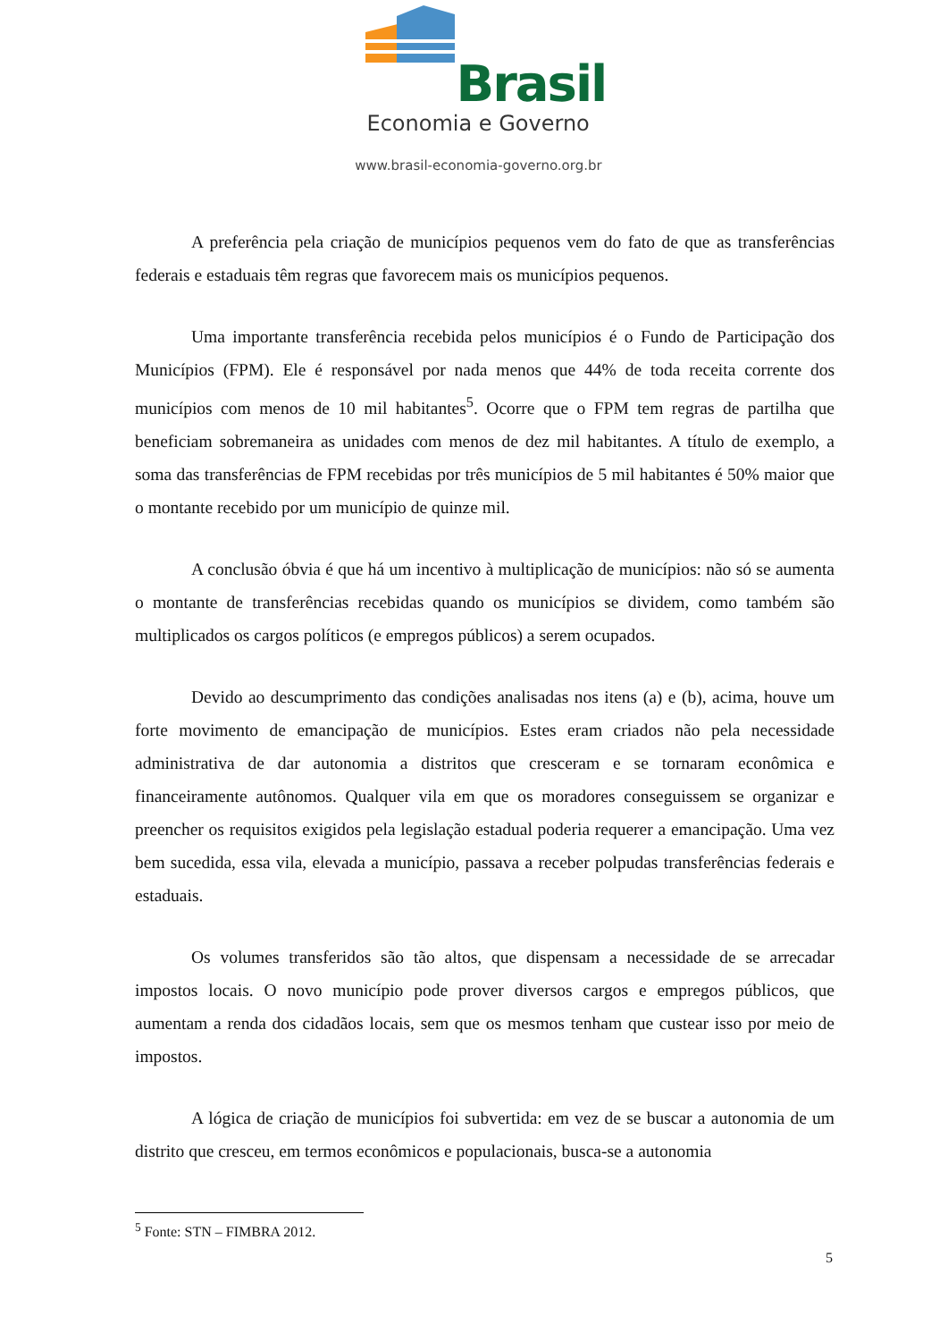Brasil
Economia e Governo
www.brasil-economia-governo.org.br
A preferência pela criação de municípios pequenos vem do fato de que as transferências federais e estaduais têm regras que favorecem mais os municípios pequenos.
Uma importante transferência recebida pelos municípios é o Fundo de Participação dos Municípios (FPM). Ele é responsável por nada menos que 44% de toda receita corrente dos municípios com menos de 10 mil habitantes<sup>5</sup>. Ocorre que o FPM tem regras de partilha que beneficiam sobremaneira as unidades com menos de dez mil habitantes. A título de exemplo, a soma das transferências de FPM recebidas por três municípios de 5 mil habitantes é 50% maior que o montante recebido por um município de quinze mil.
A conclusão óbvia é que há um incentivo à multiplicação de municípios: não só se aumenta o montante de transferências recebidas quando os municípios se dividem, como também são multiplicados os cargos políticos (e empregos públicos) a serem ocupados.
Devido ao descumprimento das condições analisadas nos itens (a) e (b), acima, houve um forte movimento de emancipação de municípios. Estes eram criados não pela necessidade administrativa de dar autonomia a distritos que cresceram e se tornaram econômica e financeiramente autônomos. Qualquer vila em que os moradores conseguissem se organizar e preencher os requisitos exigidos pela legislação estadual poderia requerer a emancipação. Uma vez bem sucedida, essa vila, elevada a município, passava a receber polpudas transferências federais e estaduais.
Os volumes transferidos são tão altos, que dispensam a necessidade de se arrecadar impostos locais. O novo município pode prover diversos cargos e empregos públicos, que aumentam a renda dos cidadãos locais, sem que os mesmos tenham que custear isso por meio de impostos.
A lógica de criação de municípios foi subvertida: em vez de se buscar a autonomia de um distrito que cresceu, em termos econômicos e populacionais, busca-se a autonomia
<sup>5</sup> Fonte: STN – FIMBRA 2012.
5